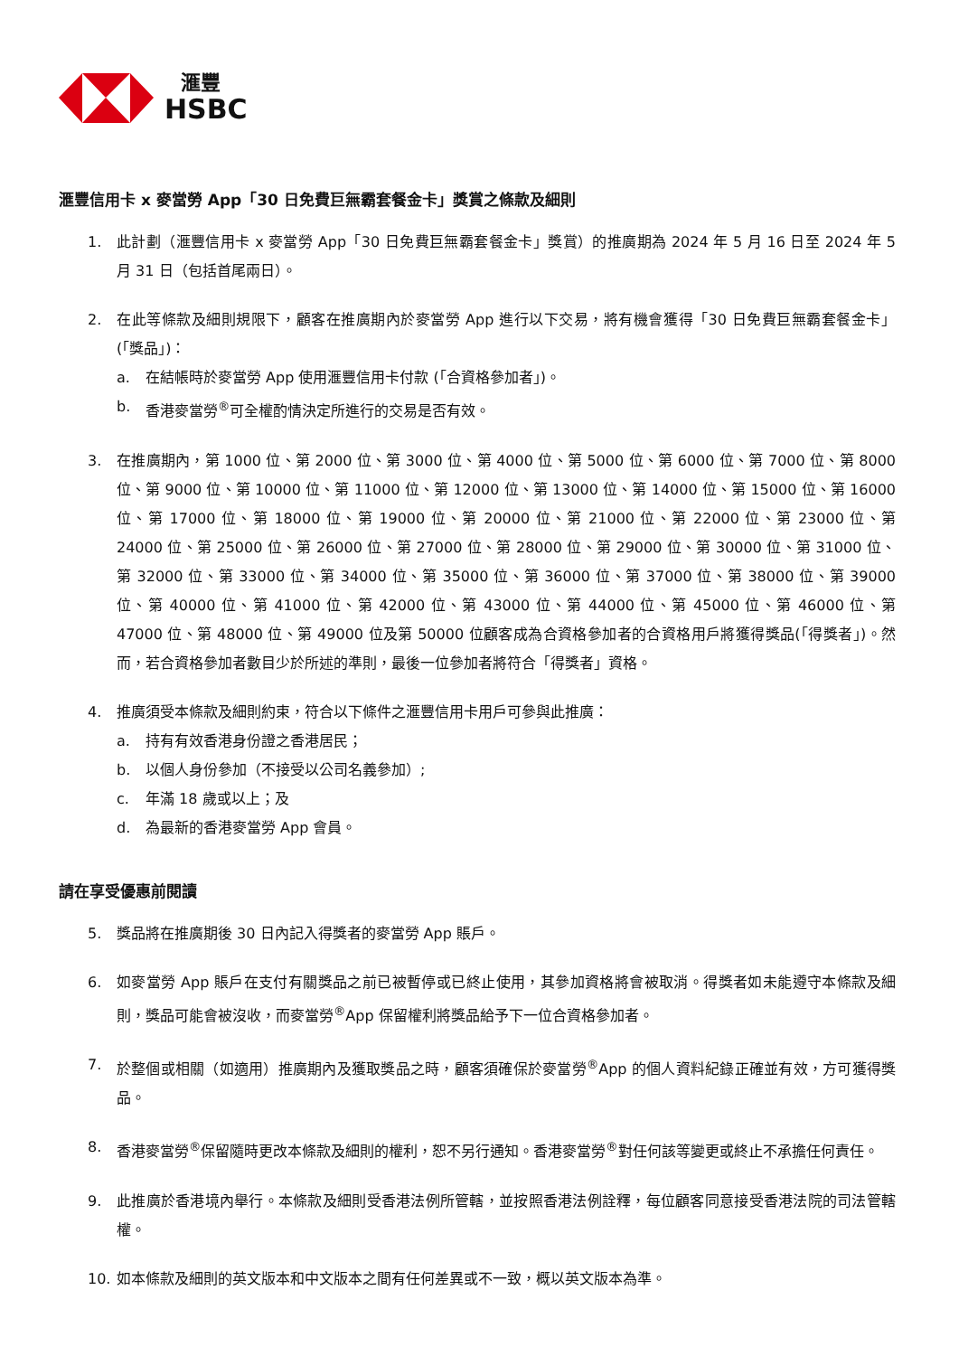滙豐
HSBC
滙豐信用卡 x 麥當勞 App「30 日免費巨無霸套餐金卡」獎賞之條款及細則
1. 此計劃（滙豐信用卡 x 麥當勞 App「30 日免費巨無霸套餐金卡」獎賞）的推廣期為 2024 年 5 月 16 日至 2024 年 5 月 31 日（包括首尾兩日）。
2. 在此等條款及細則規限下，顧客在推廣期內於麥當勞 App 進行以下交易，將有機會獲得「30 日免費巨無霸套餐金卡」(「獎品」)：
a. 在結帳時於麥當勞 App 使用滙豐信用卡付款 (「合資格參加者」)。
b. 香港麥當勞<sup>®</sup>可全權酌情決定所進行的交易是否有效。
3. 在推廣期內，第 1000 位、第 2000 位、第 3000 位、第 4000 位、第 5000 位、第 6000 位、第 7000 位、第 8000 位、第 9000 位、第 10000 位、第 11000 位、第 12000 位、第 13000 位、第 14000 位、第 15000 位、第 16000 位、第 17000 位、第 18000 位、第 19000 位、第 20000 位、第 21000 位、第 22000 位、第 23000 位、第 24000 位、第 25000 位、第 26000 位、第 27000 位、第 28000 位、第 29000 位、第 30000 位、第 31000 位、第 32000 位、第 33000 位、第 34000 位、第 35000 位、第 36000 位、第 37000 位、第 38000 位、第 39000 位、第 40000 位、第 41000 位、第 42000 位、第 43000 位、第 44000 位、第 45000 位、第 46000 位、第 47000 位、第 48000 位、第 49000 位及第 50000 位顧客成為合資格參加者的合資格用戶將獲得獎品(「得獎者」)。然而，若合資格參加者數目少於所述的準則，最後一位參加者將符合「得獎者」資格。
4. 推廣須受本條款及細則約束，符合以下條件之滙豐信用卡用戶可參與此推廣：
a. 持有有效香港身份證之香港居民；
b. 以個人身份參加（不接受以公司名義參加）;
c. 年滿 18 歲或以上；及
d. 為最新的香港麥當勞 App 會員。
請在享受優惠前閱讀
5. 獎品將在推廣期後 30 日內記入得獎者的麥當勞 App 賬戶。
6. 如麥當勞 App 賬戶在支付有關獎品之前已被暫停或已終止使用，其參加資格將會被取消。得獎者如未能遵守本條款及細則，獎品可能會被沒收，而麥當勞<sup>®</sup>App 保留權利將獎品給予下一位合資格參加者。
7. 於整個或相關（如適用）推廣期內及獲取獎品之時，顧客須確保於麥當勞<sup>®</sup>App 的個人資料紀錄正確並有效，方可獲得獎品。
8. 香港麥當勞<sup>®</sup>保留隨時更改本條款及細則的權利，恕不另行通知。香港麥當勞<sup>®</sup>對任何該等變更或終止不承擔任何責任。
9. 此推廣於香港境內舉行。本條款及細則受香港法例所管轄，並按照香港法例詮釋，每位顧客同意接受香港法院的司法管轄權。
10. 如本條款及細則的英文版本和中文版本之間有任何差異或不一致，概以英文版本為準。